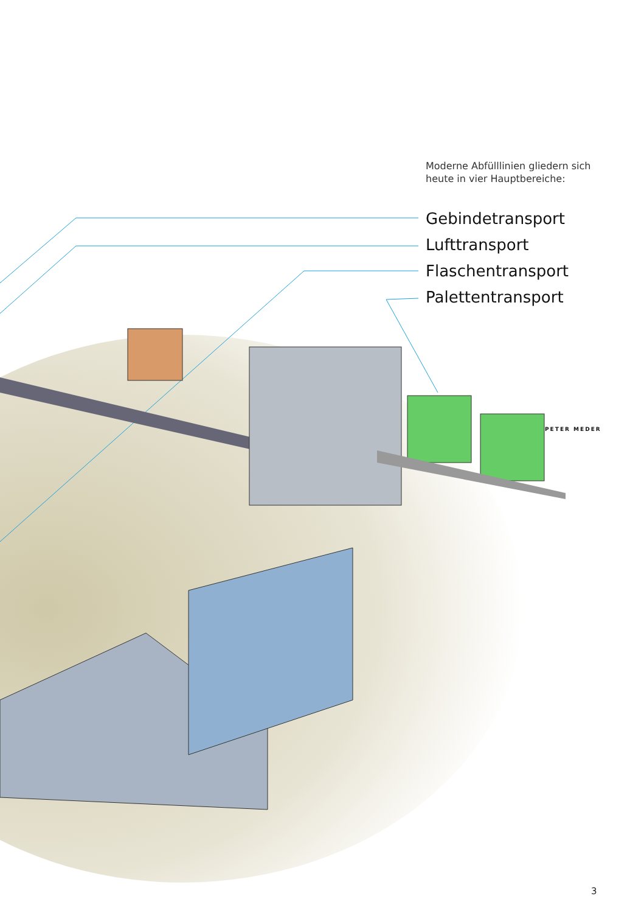Moderne Abfülllinien gliedern sich
heute in vier Hauptbereiche:
Gebindetransport
Lufttransport
Flaschentransport
Palettentransport
PETER MEDER
3